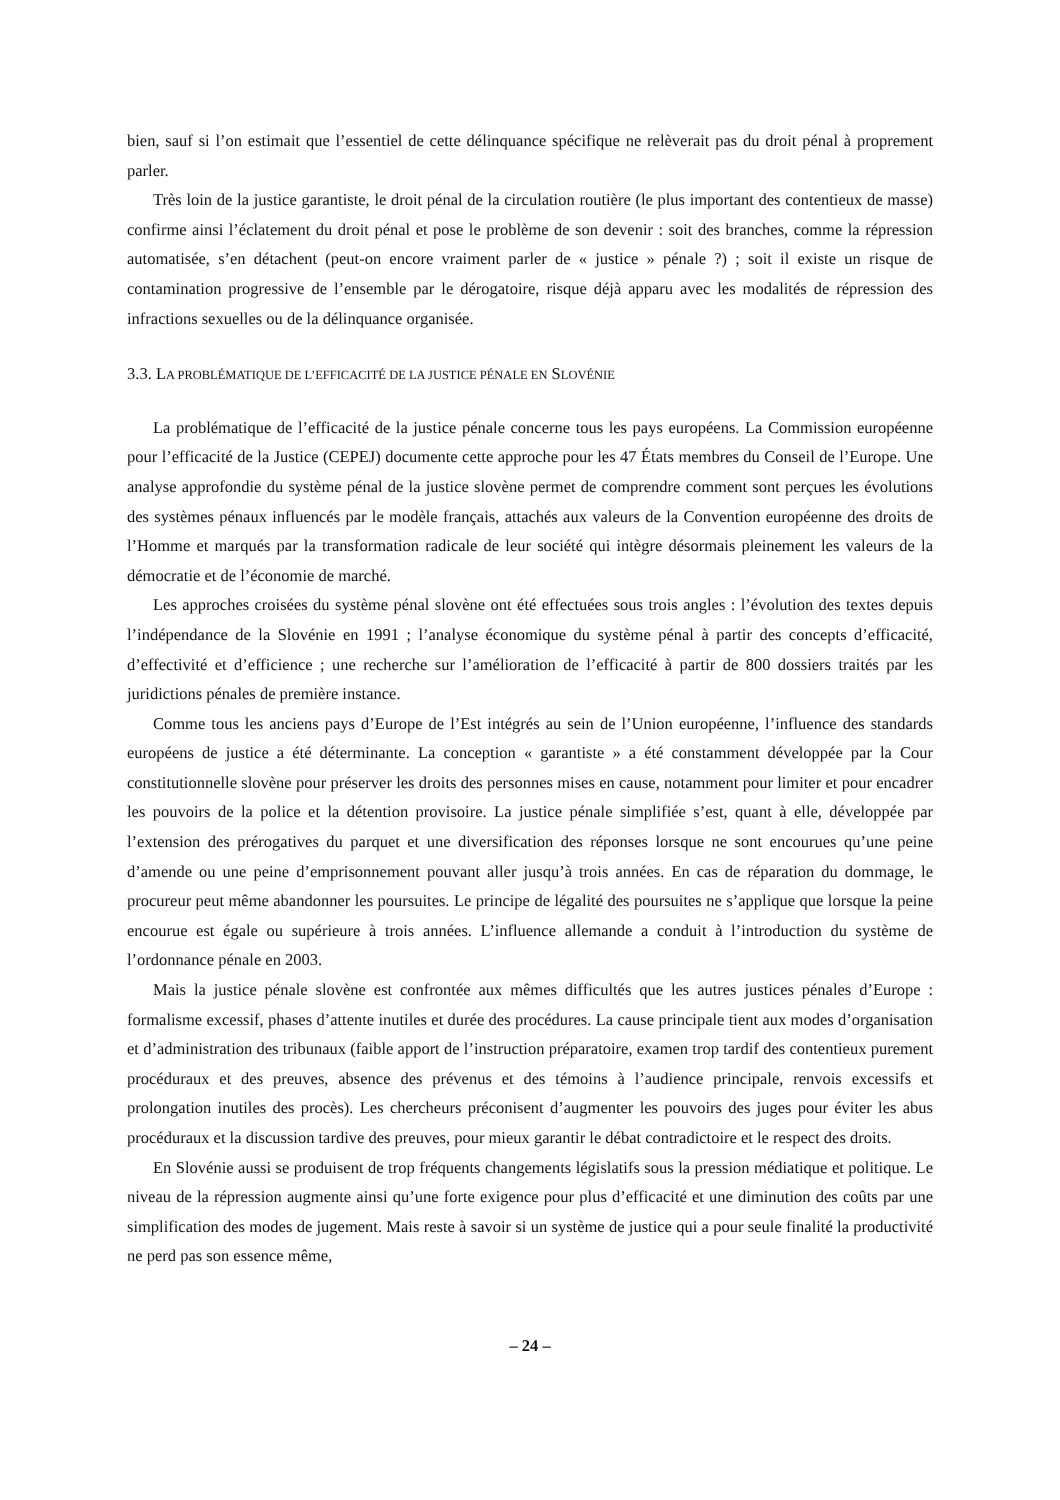bien, sauf si l’on estimait que l’essentiel de cette délinquance spécifique ne relèverait pas du droit pénal à proprement parler.
Très loin de la justice garantiste, le droit pénal de la circulation routière (le plus important des contentieux de masse) confirme ainsi l’éclatement du droit pénal et pose le problème de son devenir : soit des branches, comme la répression automatisée, s’en détachent (peut-on encore vraiment parler de « justice » pénale ?) ; soit il existe un risque de contamination progressive de l’ensemble par le dérogatoire, risque déjà apparu avec les modalités de répression des infractions sexuelles ou de la délinquance organisée.
3.3. LA PROBLÉMATIQUE DE L’EFFICACITÉ DE LA JUSTICE PÉNALE EN SLOVÉNIE
La problématique de l’efficacité de la justice pénale concerne tous les pays européens. La Commission européenne pour l’efficacité de la Justice (CEPEJ) documente cette approche pour les 47 États membres du Conseil de l’Europe. Une analyse approfondie du système pénal de la justice slovène permet de comprendre comment sont perçues les évolutions des systèmes pénaux influencés par le modèle français, attachés aux valeurs de la Convention européenne des droits de l’Homme et marqués par la transformation radicale de leur société qui intègre désormais pleinement les valeurs de la démocratie et de l’économie de marché.
Les approches croisées du système pénal slovène ont été effectuées sous trois angles : l’évolution des textes depuis l’indépendance de la Slovénie en 1991 ; l’analyse économique du système pénal à partir des concepts d’efficacité, d’effectivité et d’efficience ; une recherche sur l’amélioration de l’efficacité à partir de 800 dossiers traités par les juridictions pénales de première instance.
Comme tous les anciens pays d’Europe de l’Est intégrés au sein de l’Union européenne, l’influence des standards européens de justice a été déterminante. La conception « garantiste » a été constamment développée par la Cour constitutionnelle slovène pour préserver les droits des personnes mises en cause, notamment pour limiter et pour encadrer les pouvoirs de la police et la détention provisoire. La justice pénale simplifiée s’est, quant à elle, développée par l’extension des prérogatives du parquet et une diversification des réponses lorsque ne sont encourues qu’une peine d’amende ou une peine d’emprisonnement pouvant aller jusqu’à trois années. En cas de réparation du dommage, le procureur peut même abandonner les poursuites. Le principe de légalité des poursuites ne s’applique que lorsque la peine encourue est égale ou supérieure à trois années. L’influence allemande a conduit à l’introduction du système de l’ordonnance pénale en 2003.
Mais la justice pénale slovène est confrontée aux mêmes difficultés que les autres justices pénales d’Europe : formalisme excessif, phases d’attente inutiles et durée des procédures. La cause principale tient aux modes d’organisation et d’administration des tribunaux (faible apport de l’instruction préparatoire, examen trop tardif des contentieux purement procéduraux et des preuves, absence des prévenus et des témoins à l’audience principale, renvois excessifs et prolongation inutiles des procès). Les chercheurs préconisent d’augmenter les pouvoirs des juges pour éviter les abus procéduraux et la discussion tardive des preuves, pour mieux garantir le débat contradictoire et le respect des droits.
En Slovénie aussi se produisent de trop fréquents changements législatifs sous la pression médiatique et politique. Le niveau de la répression augmente ainsi qu’une forte exigence pour plus d’efficacité et une diminution des coûts par une simplification des modes de jugement. Mais reste à savoir si un système de justice qui a pour seule finalité la productivité ne perd pas son essence même,
– 24 –